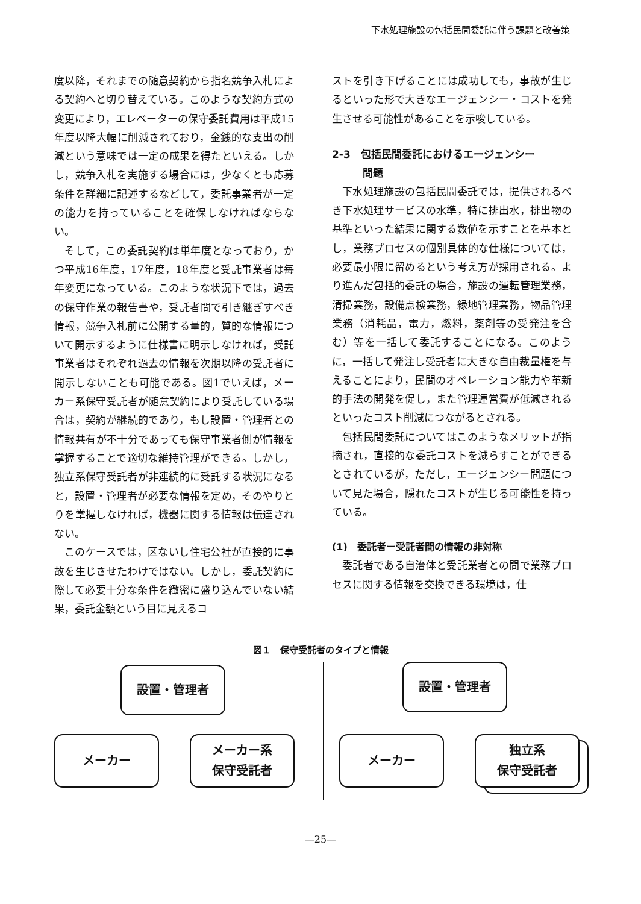下水処理施設の包括民間委託に伴う課題と改善策
度以降，それまでの随意契約から指名競争入札による契約へと切り替えている。このような契約方式の変更により，エレベーターの保守委託費用は平成15年度以降大幅に削減されており，金銭的な支出の削減という意味では一定の成果を得たといえる。しかし，競争入札を実施する場合には，少なくとも応募条件を詳細に記述するなどして，委託事業者が一定の能力を持っていることを確保しなければならない。
そして，この委託契約は単年度となっており，かつ平成16年度，17年度，18年度と受託事業者は毎年変更になっている。このような状況下では，過去の保守作業の報告書や，受託者間で引き継ぎすべき情報，競争入札前に公開する量的，質的な情報について開示するように仕様書に明示しなければ，受託事業者はそれぞれ過去の情報を次期以降の受託者に開示しないことも可能である。図1でいえば，メーカー系保守受託者が随意契約により受託している場合は，契約が継続的であり，もし設置・管理者との情報共有が不十分であっても保守事業者側が情報を掌握することで適切な維持管理ができる。しかし，独立系保守受託者が非連続的に受託する状況になると，設置・管理者が必要な情報を定め，そのやりとりを掌握しなければ，機器に関する情報は伝達されない。
このケースでは，区ないし住宅公社が直接的に事故を生じさせたわけではない。しかし，委託契約に際して必要十分な条件を緻密に盛り込んでいない結果，委託金額という目に見えるコ
ストを引き下げることには成功しても，事故が生じるといった形で大きなエージェンシー・コストを発生させる可能性があることを示唆している。
2-3　包括民間委託におけるエージェンシー
　　　問題
下水処理施設の包括民間委託では，提供されるべき下水処理サービスの水準，特に排出水，排出物の基準といった結果に関する数値を示すことを基本とし，業務プロセスの個別具体的な仕様については，必要最小限に留めるという考え方が採用される。より進んだ包括的委託の場合，施設の運転管理業務，清掃業務，設備点検業務，緑地管理業務，物品管理業務（消耗品，電力，燃料，薬剤等の受発注を含む）等を一括して委託することになる。このように，一括して発注し受託者に大きな自由裁量権を与えることにより，民間のオペレーション能力や革新的手法の開発を促し，また管理運営費が低減されるといったコスト削減につながるとされる。
包括民間委託についてはこのようなメリットが指摘され，直接的な委託コストを減らすことができるとされているが，ただし，エージェンシー問題について見た場合，隠れたコストが生じる可能性を持っている。
(1)　委託者ー受託者間の情報の非対称
委託者である自治体と受託業者との間で業務プロセスに関する情報を交換できる環境は，仕
図１　保守受託者のタイプと情報
設置・管理者
メーカー
メーカー系
保守受託者
設置・管理者
メーカー
独立系
保守受託者
—25—